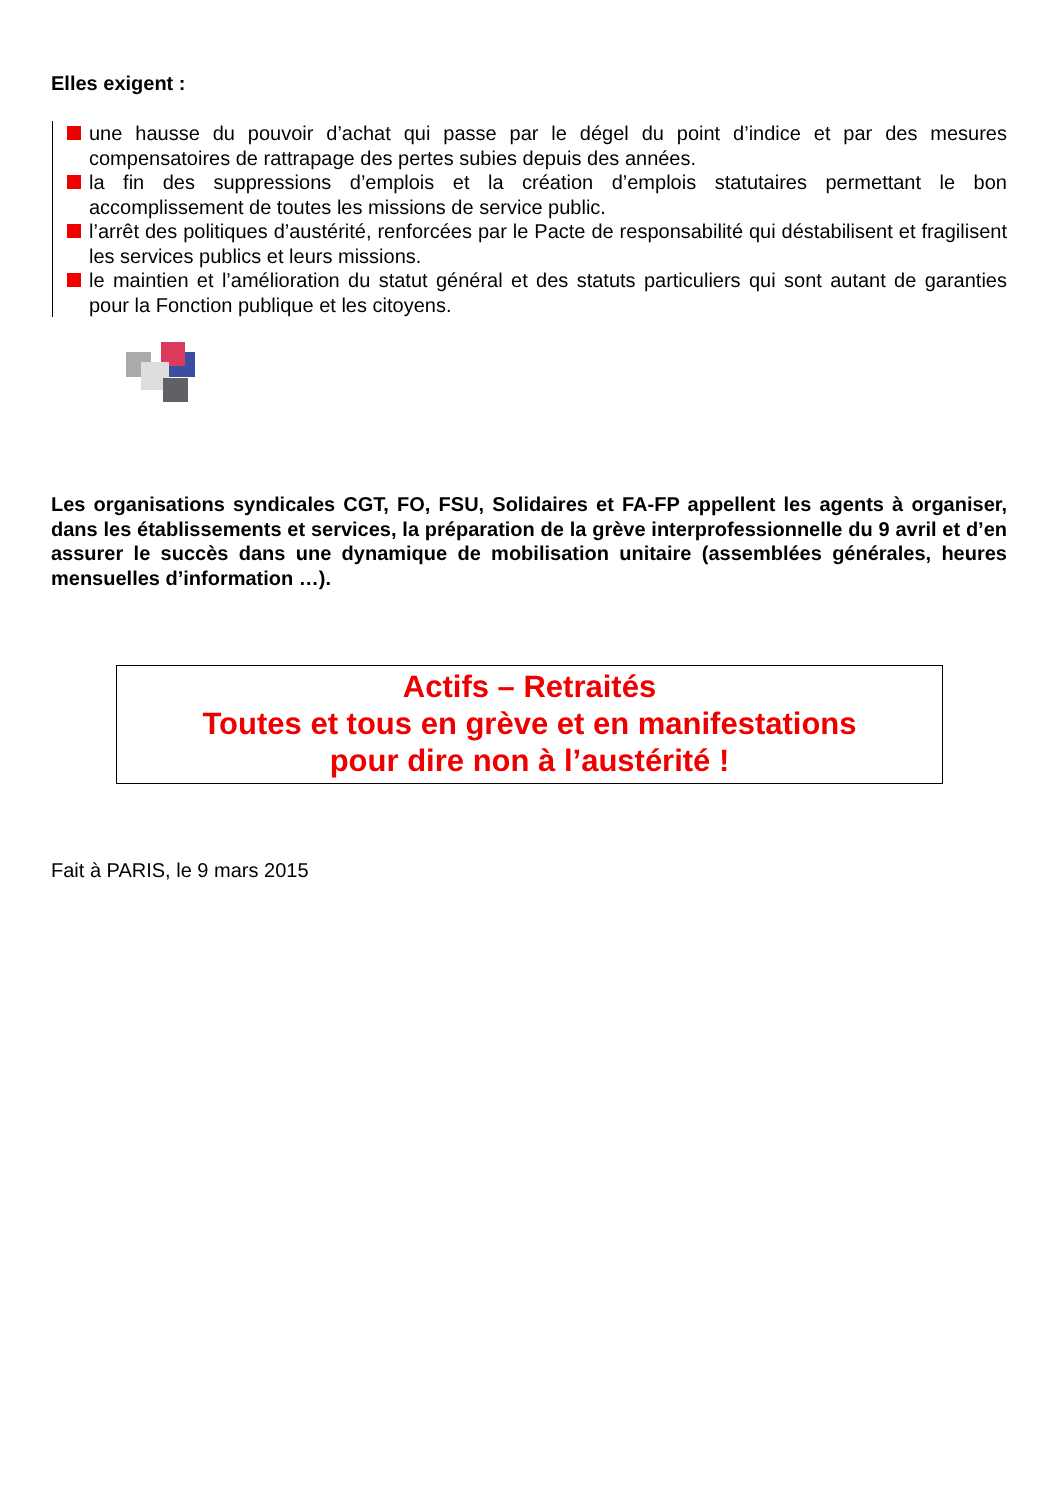Elles exigent :
une hausse du pouvoir d’achat qui passe par le dégel du point d’indice et par des mesures compensatoires de rattrapage des pertes subies depuis des années.
la fin des suppressions d’emplois et la création d’emplois statutaires permettant le bon accomplissement de toutes les missions de service public.
l’arrêt des politiques d’austérité, renforcées par le Pacte de responsabilité qui déstabilisent et fragilisent les services publics et leurs missions.
le maintien et l’amélioration du statut général et des statuts particuliers qui sont autant de garanties pour la Fonction publique et les citoyens.
Les organisations syndicales CGT, FO, FSU, Solidaires et FA-FP appellent les agents à organiser, dans les établissements et services, la préparation de la grève interprofessionnelle du 9 avril et d’en assurer le succès dans une dynamique de mobilisation unitaire (assemblées générales, heures mensuelles d’information …).
Actifs – Retraités
Toutes et tous en grève et en manifestations
pour dire non à l’austérité !
Fait à PARIS, le 9 mars 2015